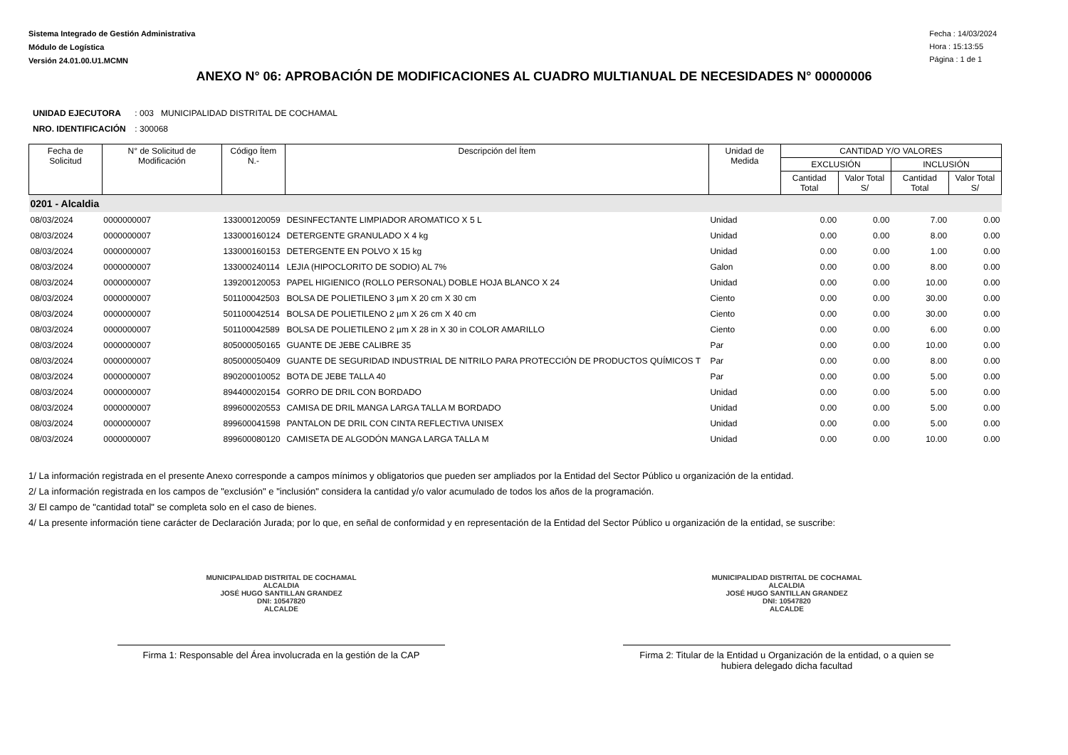Sistema Integrado de Gestión Administrativa
Módulo de Logística
Versión 24.01.00.U1.MCMN
Fecha : 14/03/2024
Hora : 15:13:55
Página : 1 de 1
ANEXO N° 06: APROBACIÓN DE MODIFICACIONES AL CUADRO MULTIANUAL DE NECESIDADES N° 00000006
UNIDAD EJECUTORA : 003 MUNICIPALIDAD DISTRITAL DE COCHAMAL
NRO. IDENTIFICACIÓN : 300068
| Fecha de Solicitud | N° de Solicitud de Modificación | Código Ítem N.- | Descripción del Ítem | Unidad de Medida | CANTIDAD Y/O VALORES | | | |
| --- | --- | --- | --- | --- | --- | --- | --- | --- |
| | | | | | EXCLUSIÓN | | INCLUSIÓN | |
| | | | | | Cantidad Total | Valor Total S/ | Cantidad Total | Valor Total S/ |
| 0201 - Alcaldia | | | | | | | | |
| 08/03/2024 | 0000000007 | 133000120059 | DESINFECTANTE LIMPIADOR AROMATICO X 5 L | Unidad | 0.00 | 0.00 | 7.00 | 0.00 |
| 08/03/2024 | 0000000007 | 133000160124 | DETERGENTE GRANULADO X 4 kg | Unidad | 0.00 | 0.00 | 8.00 | 0.00 |
| 08/03/2024 | 0000000007 | 133000160153 | DETERGENTE EN POLVO X 15 kg | Unidad | 0.00 | 0.00 | 1.00 | 0.00 |
| 08/03/2024 | 0000000007 | 133000240114 | LEJIA (HIPOCLORITO DE SODIO) AL 7% | Galon | 0.00 | 0.00 | 8.00 | 0.00 |
| 08/03/2024 | 0000000007 | 139200120053 | PAPEL HIGIENICO (ROLLO PERSONAL) DOBLE HOJA BLANCO X 24 | Unidad | 0.00 | 0.00 | 10.00 | 0.00 |
| 08/03/2024 | 0000000007 | 501100042503 | BOLSA DE POLIETILENO 3 µm X 20 cm X 30 cm | Ciento | 0.00 | 0.00 | 30.00 | 0.00 |
| 08/03/2024 | 0000000007 | 501100042514 | BOLSA DE POLIETILENO 2 µm X 26 cm X 40 cm | Ciento | 0.00 | 0.00 | 30.00 | 0.00 |
| 08/03/2024 | 0000000007 | 501100042589 | BOLSA DE POLIETILENO 2 µm X 28 in X 30 in COLOR AMARILLO | Ciento | 0.00 | 0.00 | 6.00 | 0.00 |
| 08/03/2024 | 0000000007 | 805000050165 | GUANTE DE JEBE CALIBRE 35 | Par | 0.00 | 0.00 | 10.00 | 0.00 |
| 08/03/2024 | 0000000007 | 805000050409 | GUANTE DE SEGURIDAD INDUSTRIAL DE NITRILO PARA PROTECCIÓN DE PRODUCTOS QUÍMICOS T | Par | 0.00 | 0.00 | 8.00 | 0.00 |
| 08/03/2024 | 0000000007 | 890200010052 | BOTA DE JEBE TALLA 40 | Par | 0.00 | 0.00 | 5.00 | 0.00 |
| 08/03/2024 | 0000000007 | 894400020154 | GORRO DE DRIL CON BORDADO | Unidad | 0.00 | 0.00 | 5.00 | 0.00 |
| 08/03/2024 | 0000000007 | 899600020553 | CAMISA DE DRIL MANGA LARGA TALLA M BORDADO | Unidad | 0.00 | 0.00 | 5.00 | 0.00 |
| 08/03/2024 | 0000000007 | 899600041598 | PANTALON DE DRIL CON CINTA REFLECTIVA UNISEX | Unidad | 0.00 | 0.00 | 5.00 | 0.00 |
| 08/03/2024 | 0000000007 | 899600080120 | CAMISETA DE ALGODÓN MANGA LARGA TALLA M | Unidad | 0.00 | 0.00 | 10.00 | 0.00 |
1/ La información registrada en el presente Anexo corresponde a campos mínimos y obligatorios que pueden ser ampliados por la Entidad del Sector Público u organización de la entidad.
2/ La información registrada en los campos de "exclusión" e "inclusión" considera la cantidad y/o valor acumulado de todos los años de la programación.
3/ El campo de "cantidad total" se completa solo en el caso de bienes.
4/ La presente información tiene carácter de Declaración Jurada; por lo que, en señal de conformidad y en representación de la Entidad del Sector Público u organización de la entidad, se suscribe:
MUNICIPALIDAD DISTRITAL DE COCHAMAL
ALCALDIA
JOSÉ HUGO SANTILLAN GRANDEZ
DNI: 10547820
ALCALDE
Firma 1: Responsable del Área involucrada en la gestión de la CAP
MUNICIPALIDAD DISTRITAL DE COCHAMAL
ALCALDIA
JOSÉ HUGO SANTILLAN GRANDEZ
DNI: 10547820
ALCALDE
Firma 2: Titular de la Entidad u Organización de la entidad, o a quien se hubiera delegado dicha facultad